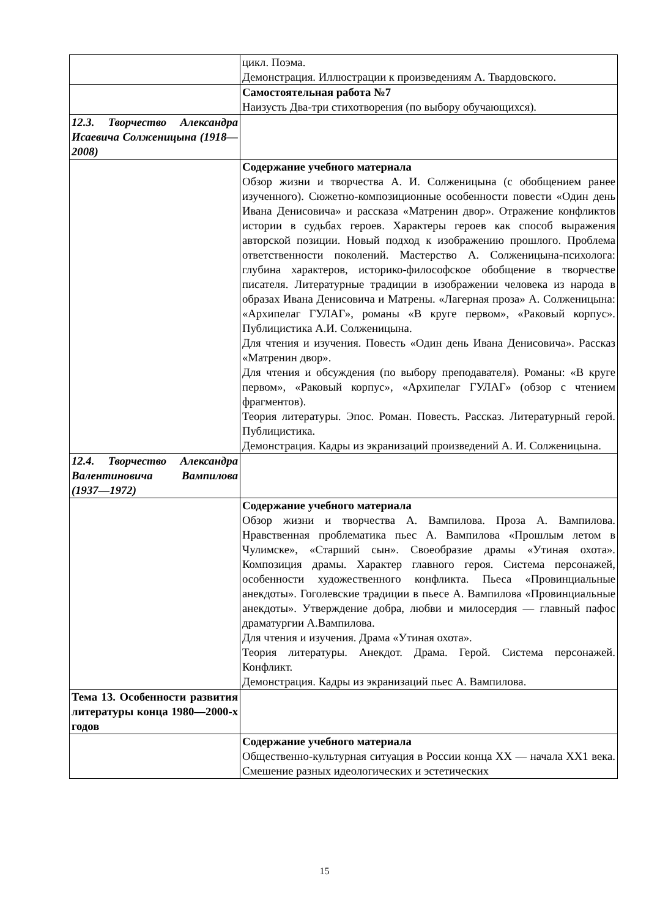| | цикл. Поэма. Демонстрация. Иллюстрации к произведениям А. Твардовского. |
| | Самостоятельная работа №7 Наизусть Два-три стихотворения (по выбору обучающихся). |
| 12.3. Творчество Александра Исаевича Солженицына (1918—2008) | |
| | Содержание учебного материала Обзор жизни и творчества А. И. Солженицына (с обобщением ранее изученного). Сюжетно-композиционные особенности повести «Один день Ивана Денисовича» и рассказа «Матренин двор». Отражение конфликтов истории в судьбах героев. Характеры героев как способ выражения авторской позиции. Новый подход к изображению прошлого. Проблема ответственности поколений. Мастерство А. Солженицына-психолога: глубина характеров, историко-философское обобщение в творчестве писателя. Литературные традиции в изображении человека из народа в образах Ивана Денисовича и Матрены. «Лагерная проза» А. Солженицына: «Архипелаг ГУЛАГ», романы «В круге первом», «Раковый корпус». Публицистика А.И. Солженицына. Для чтения и изучения. Повесть «Один день Ивана Денисовича». Рассказ «Матренин двор». Для чтения и обсуждения (по выбору преподавателя). Романы: «В круге первом», «Раковый корпус», «Архипелаг ГУЛАГ» (обзор с чтением фрагментов). Теория литературы. Эпос. Роман. Повесть. Рассказ. Литературный герой. Публицистика. Демонстрация. Кадры из экранизаций произведений А. И. Солженицына. |
| 12.4. Творчество Александра Валентиновича Вампилова (1937—1972) | |
| | Содержание учебного материала Обзор жизни и творчества А. Вампилова. Проза А. Вампилова. Нравственная проблематика пьес А. Вампилова «Прошлым летом в Чулимске», «Старший сын». Своеобразие драмы «Утиная охота». Композиция драмы. Характер главного героя. Система персонажей, особенности художественного конфликта. Пьеса «Провинциальные анекдоты». Гоголевские традиции в пьесе А. Вампилова «Провинциальные анекдоты». Утверждение добра, любви и милосердия — главный пафос драматургии А.Вампилова. Для чтения и изучения. Драма «Утиная охота». Теория литературы. Анекдот. Драма. Герой. Система персонажей. Конфликт. Демонстрация. Кадры из экранизаций пьес А. Вампилова. |
| Тема 13. Особенности развития литературы конца 1980—2000-х годов | |
| | Содержание учебного материала Общественно-культурная ситуация в России конца XX — начала XX1 века. Смешение разных идеологических и эстетических |
15